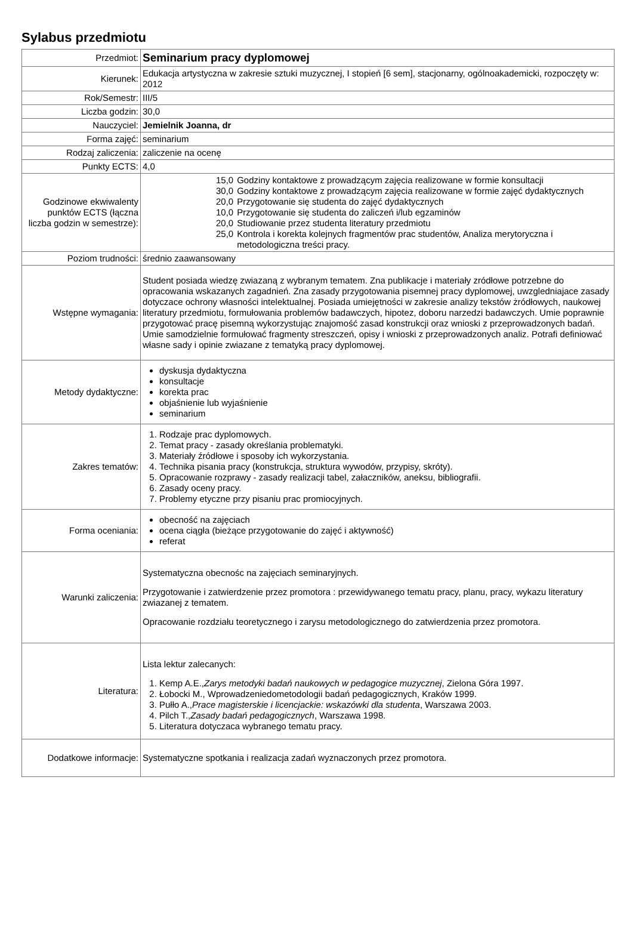Sylabus przedmiotu
| Przedmiot: | Seminarium pracy dyplomowej |
| Kierunek: | Edukacja artystyczna w zakresie sztuki muzycznej, I stopień [6 sem], stacjonarny, ogólnoakademicki, rozpoczęty w: 2012 |
| Rok/Semestr: | III/5 |
| Liczba godzin: | 30,0 |
| Nauczyciel: | Jemielnik Joanna, dr |
| Forma zajęć: | seminarium |
| Rodzaj zaliczenia: | zaliczenie na ocenę |
| Punkty ECTS: | 4,0 |
| Godzinowe ekwiwalenty punktów ECTS (łączna liczba godzin w semestrze): | / 15,0 / Godziny kontaktowe z prowadzącym zajęcia realizowane w formie konsultacji / / 30,0 / Godziny kontaktowe z prowadzącym zajęcia realizowane w formie zajęć dydaktycznych / / 20,0 / Przygotowanie się studenta do zajęć dydaktycznych / / 10,0 / Przygotowanie się studenta do zaliczeń i/lub egzaminów / / 20,0 / Studiowanie przez studenta literatury przedmiotu / / 25,0 / Kontrola i korekta kolejnych fragmentów prac studentów, Analiza merytoryczna i metodologiczna treści pracy. / |
| Poziom trudności: | średnio zaawansowany |
| Wstępne wymagania: | Student posiada wiedzę zwiazaną z wybranym tematem. Zna publikacje i materiały zródłowe potrzebne do opracowania wskazanych zagadnień. Zna zasady przygotowania pisemnej pracy dyplomowej, uwzgledniajace zasady dotyczace ochrony własności intelektualnej. Posiada umiejętności w zakresie analizy tekstów żródłowych, naukowej literatury przedmiotu, formułowania problemów badawczych, hipotez, doboru narzedzi badawczych. Umie poprawnie przygotować pracę pisemną wykorzystując znajomość zasad konstrukcji oraz wnioski z przeprowadzonych badań. Umie samodzielnie formułować fragmenty streszczeń, opisy i wnioski z przeprowadzonych analiz. Potrafi definiować własne sady i opinie zwiazane z tematyką pracy dyplomowej. |
| Metody dydaktyczne: | dyskusja dydaktyczna konsultacje korekta prac objaśnienie lub wyjaśnienie seminarium |
| Zakres tematów: | 1. Rodzaje prac dyplomowych. 2. Temat pracy - zasady określania problematyki. 3. Materiały źródłowe i sposoby ich wykorzystania. 4. Technika pisania pracy (konstrukcja, struktura wywodów, przypisy, skróty). 5. Opracowanie rozprawy - zasady realizacji tabel, załaczników, aneksu, bibliografii. 6. Zasady oceny pracy. 7. Problemy etyczne przy pisaniu prac promiocyjnych. |
| Forma oceniania: | obecność na zajęciach ocena ciągła (bieżące przygotowanie do zajęć i aktywność) referat |
| Warunki zaliczenia: | Systematyczna obecnośc na zajęciach seminaryjnych. Przygotowanie i zatwierdzenie przez promotora : przewidywanego tematu pracy, planu, pracy, wykazu literatury zwiazanej z tematem. Opracowanie rozdziału teoretycznego i zarysu metodologicznego do zatwierdzenia przez promotora. |
| Literatura: | Lista lektur zalecanych: 1. Kemp A.E., Zarys metodyki badań naukowych w pedagogice muzycznej , Zielona Góra 1997. 2. Łobocki M., Wprowadzeniedometodologii badań pedagogicznych, Kraków 1999. 3. Pułło A., Prace magisterskie i licencjackie: wskazówki dla studenta , Warszawa 2003. 4. Pilch T., Zasady badań pedagogicznych , Warszawa 1998. 5. Literatura dotyczaca wybranego tematu pracy. |
| Dodatkowe informacje: | Systematyczne spotkania i realizacja zadań wyznaczonych przez promotora. |